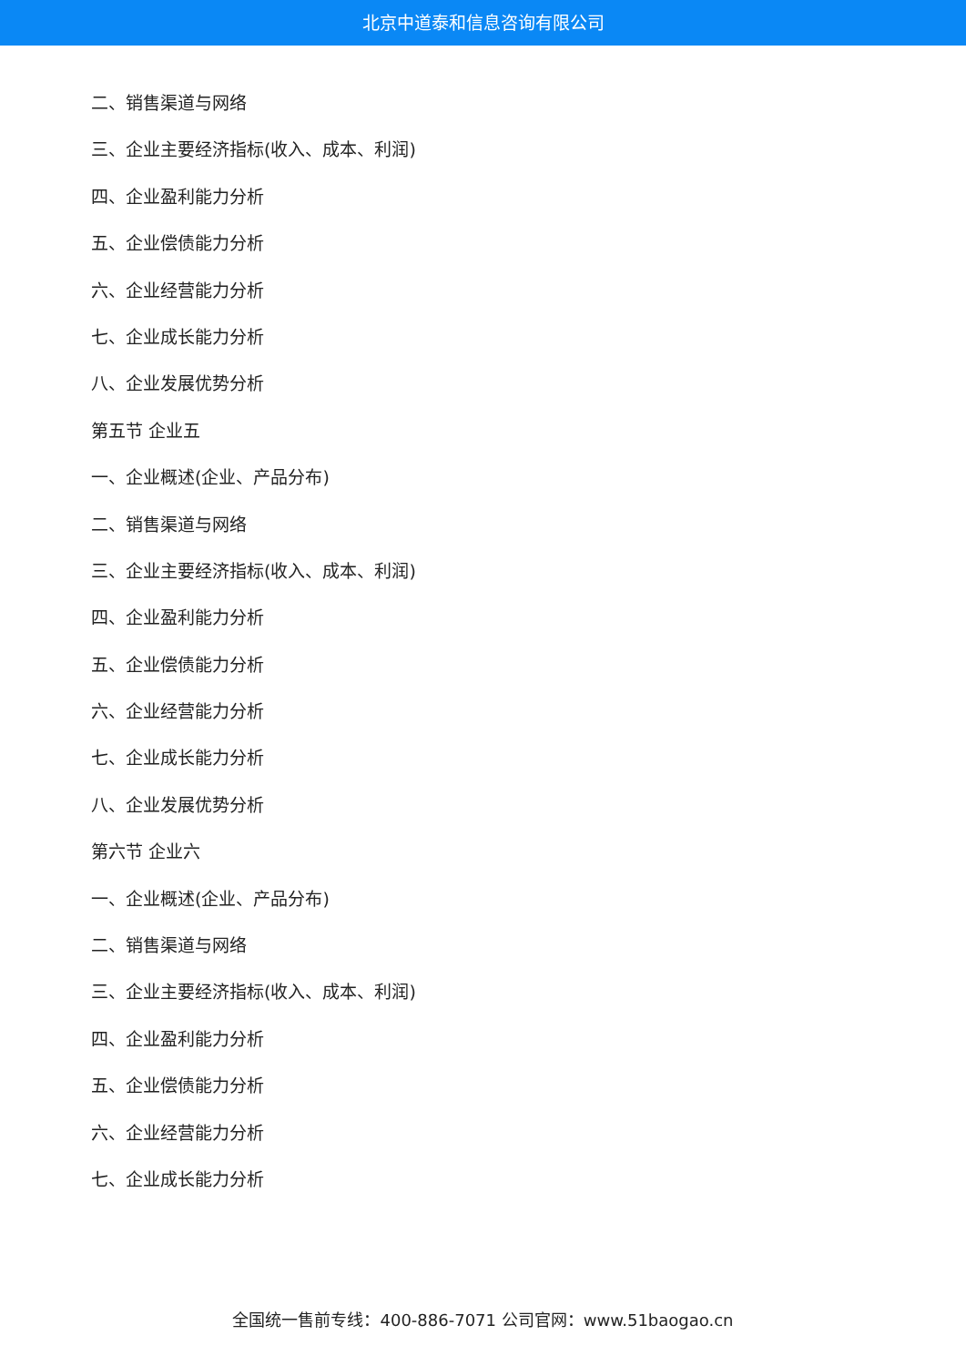北京中道泰和信息咨询有限公司
二、销售渠道与网络
三、企业主要经济指标(收入、成本、利润)
四、企业盈利能力分析
五、企业偿债能力分析
六、企业经营能力分析
七、企业成长能力分析
八、企业发展优势分析
第五节 企业五
一、企业概述(企业、产品分布)
二、销售渠道与网络
三、企业主要经济指标(收入、成本、利润)
四、企业盈利能力分析
五、企业偿债能力分析
六、企业经营能力分析
七、企业成长能力分析
八、企业发展优势分析
第六节 企业六
一、企业概述(企业、产品分布)
二、销售渠道与网络
三、企业主要经济指标(收入、成本、利润)
四、企业盈利能力分析
五、企业偿债能力分析
六、企业经营能力分析
七、企业成长能力分析
全国统一售前专线：400-886-7071 公司官网：www.51baogao.cn